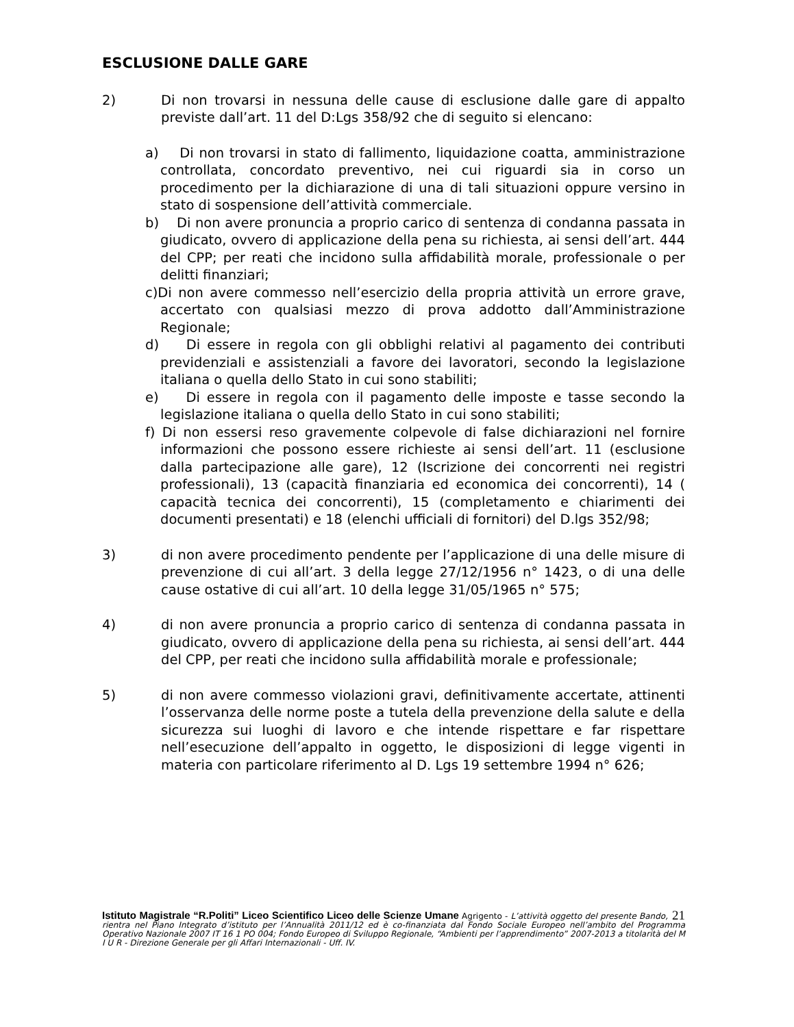ESCLUSIONE DALLE GARE
2) Di non trovarsi in nessuna delle cause di esclusione dalle gare di appalto previste dall’art. 11 del D:Lgs 358/92 che di seguito si elencano:
a) Di non trovarsi in stato di fallimento, liquidazione coatta, amministrazione controllata, concordato preventivo, nei cui riguardi sia in corso un procedimento per la dichiarazione di una di tali situazioni oppure versino in stato di sospensione dell’attività commerciale.
b) Di non avere pronuncia a proprio carico di sentenza di condanna passata in giudicato, ovvero di applicazione della pena su richiesta, ai sensi dell’art. 444 del CPP; per reati che incidono sulla affidabilità morale, professionale o per delitti finanziari;
c)Di non avere commesso nell’esercizio della propria attività un errore grave, accertato con qualsiasi mezzo di prova addotto dall’Amministrazione Regionale;
d) Di essere in regola con gli obblighi relativi al pagamento dei contributi previdenziali e assistenziali a favore dei lavoratori, secondo la legislazione italiana o quella dello Stato in cui sono stabiliti;
e) Di essere in regola con il pagamento delle imposte e tasse secondo la legislazione italiana o quella dello Stato in cui sono stabiliti;
f) Di non essersi reso gravemente colpevole di false dichiarazioni nel fornire informazioni che possono essere richieste ai sensi dell’art. 11 (esclusione dalla partecipazione alle gare), 12 (Iscrizione dei concorrenti nei registri professionali), 13 (capacità finanziaria ed economica dei concorrenti), 14 ( capacità tecnica dei concorrenti), 15 (completamento e chiarimenti dei documenti presentati) e 18 (elenchi ufficiali di fornitori) del D.lgs 352/98;
3) di non avere procedimento pendente per l’applicazione di una delle misure di prevenzione di cui all’art. 3 della legge 27/12/1956 n° 1423, o di una delle cause ostative di cui all’art. 10 della legge 31/05/1965 n° 575;
4) di non avere pronuncia a proprio carico di sentenza di condanna passata in giudicato, ovvero di applicazione della pena su richiesta, ai sensi dell’art. 444 del CPP, per reati che incidono sulla affidabilità morale e professionale;
5) di non avere commesso violazioni gravi, definitivamente accertate, attinenti l’osservanza delle norme poste a tutela della prevenzione della salute e della sicurezza sui luoghi di lavoro e che intende rispettare e far rispettare nell’esecuzione dell’appalto in oggetto, le disposizioni di legge vigenti in materia con particolare riferimento al D. Lgs 19 settembre 1994 n° 626;
21 Istituto Magistrale “R.Politi” Liceo Scientifico Liceo delle Scienze Umane Agrigento - L’attività oggetto del presente Bando, rientra nel Piano Integrato d’istituto per l’Annualità 2011/12 ed è co-finanziata dal Fondo Sociale Europeo nell’ambito del Programma Operativo Nazionale 2007 IT 16 1 PO 004; Fondo Europeo di Sviluppo Regionale, “Ambienti per l’apprendimento” 2007-2013 a titolarità del M I U R - Direzione Generale per gli Affari Internazionali - Uff. IV.